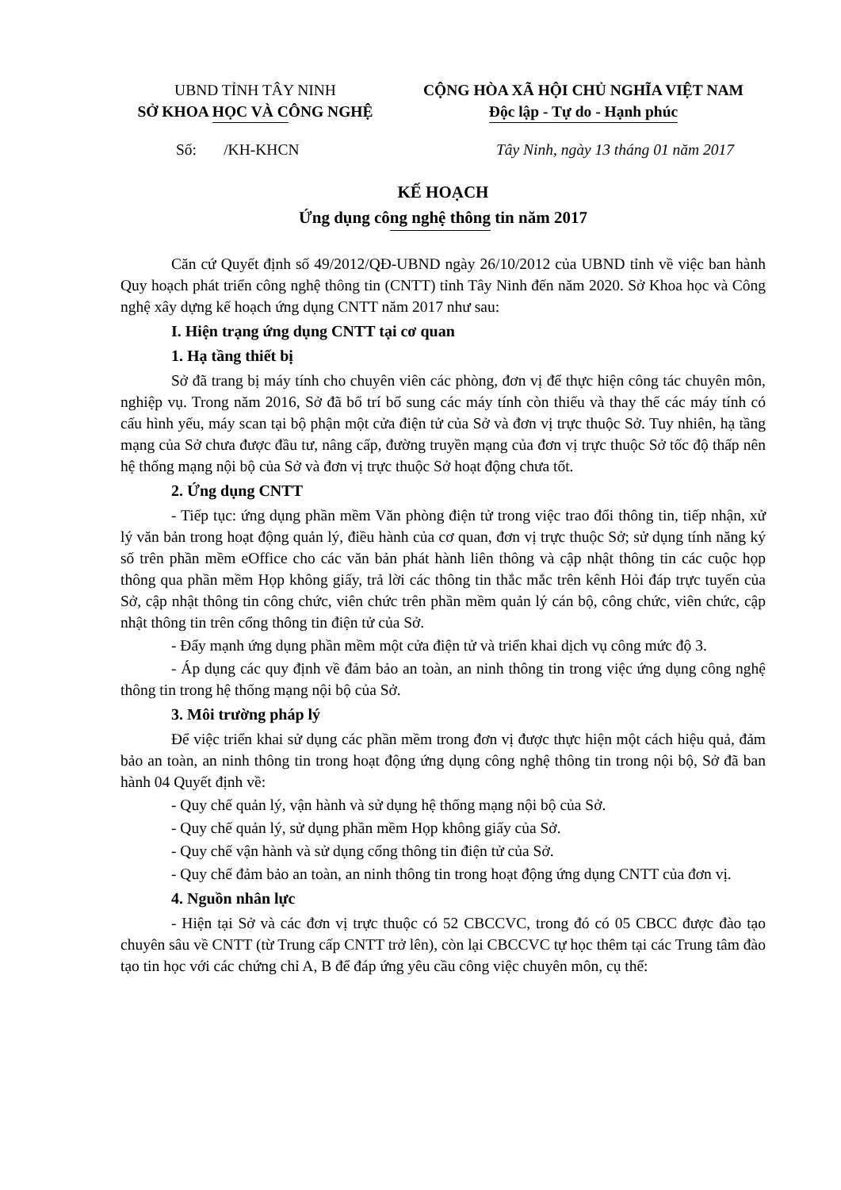UBND TỈNH TÂY NINH
SỞ KHOA HỌC VÀ CÔNG NGHỆ
CỘNG HÒA XÃ HỘI CHỦ NGHĨA VIỆT NAM
Độc lập - Tự do - Hạnh phúc
Số: /KH-KHCN Tây Ninh, ngày 13 tháng 01 năm 2017
KẾ HOẠCH
Ứng dụng công nghệ thông tin năm 2017
Căn cứ Quyết định số 49/2012/QĐ-UBND ngày 26/10/2012 của UBND tỉnh về việc ban hành Quy hoạch phát triển công nghệ thông tin (CNTT) tỉnh Tây Ninh đến năm 2020. Sở Khoa học và Công nghệ xây dựng kế hoạch ứng dụng CNTT năm 2017 như sau:
I. Hiện trạng ứng dụng CNTT tại cơ quan
1. Hạ tầng thiết bị
Sở đã trang bị máy tính cho chuyên viên các phòng, đơn vị để thực hiện công tác chuyên môn, nghiệp vụ. Trong năm 2016, Sở đã bố trí bổ sung các máy tính còn thiếu và thay thế các máy tính có cấu hình yếu, máy scan tại bộ phận một cửa điện tử của Sở và đơn vị trực thuộc Sở. Tuy nhiên, hạ tầng mạng của Sở chưa được đầu tư, nâng cấp, đường truyền mạng của đơn vị trực thuộc Sở tốc độ thấp nên hệ thống mạng nội bộ của Sở và đơn vị trực thuộc Sở hoạt động chưa tốt.
2. Ứng dụng CNTT
- Tiếp tục: ứng dụng phần mềm Văn phòng điện tử trong việc trao đổi thông tin, tiếp nhận, xử lý văn bản trong hoạt động quản lý, điều hành của cơ quan, đơn vị trực thuộc Sở; sử dụng tính năng ký số trên phần mềm eOffice cho các văn bản phát hành liên thông và cập nhật thông tin các cuộc họp thông qua phần mềm Họp không giấy, trả lời các thông tin thắc mắc trên kênh Hỏi đáp trực tuyến của Sở, cập nhật thông tin công chức, viên chức trên phần mềm quản lý cán bộ, công chức, viên chức, cập nhật thông tin trên cổng thông tin điện tử của Sở.
- Đẩy mạnh ứng dụng phần mềm một cửa điện tử và triển khai dịch vụ công mức độ 3.
- Áp dụng các quy định về đảm bảo an toàn, an ninh thông tin trong việc ứng dụng công nghệ thông tin trong hệ thống mạng nội bộ của Sở.
3. Môi trường pháp lý
Để việc triển khai sử dụng các phần mềm trong đơn vị được thực hiện một cách hiệu quả, đảm bảo an toàn, an ninh thông tin trong hoạt động ứng dụng công nghệ thông tin trong nội bộ, Sở đã ban hành 04 Quyết định về:
- Quy chế quản lý, vận hành và sử dụng hệ thống mạng nội bộ của Sở.
- Quy chế quản lý, sử dụng phần mềm Họp không giấy của Sở.
- Quy chế vận hành và sử dụng cổng thông tin điện tử của Sở.
- Quy chế đảm bảo an toàn, an ninh thông tin trong hoạt động ứng dụng CNTT của đơn vị.
4. Nguồn nhân lực
- Hiện tại Sở và các đơn vị trực thuộc có 52 CBCCVC, trong đó có 05 CBCC được đào tạo chuyên sâu về CNTT (từ Trung cấp CNTT trở lên), còn lại CBCCVC tự học thêm tại các Trung tâm đào tạo tin học với các chứng chỉ A, B để đáp ứng yêu cầu công việc chuyên môn, cụ thể: